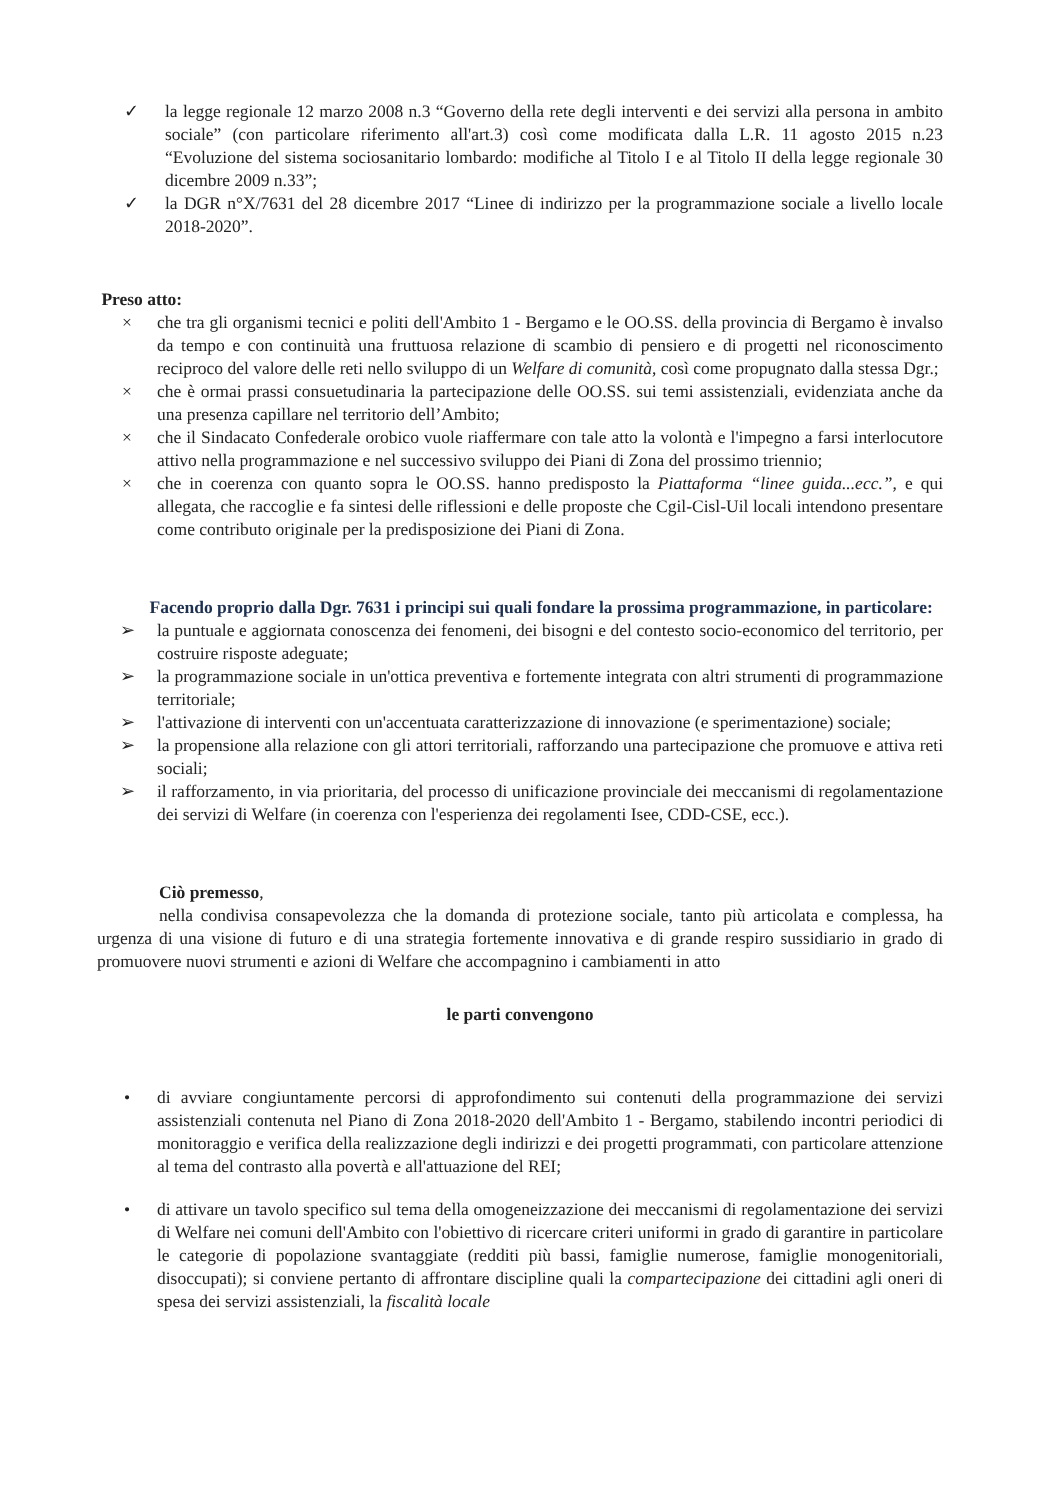✓ la legge regionale 12 marzo 2008 n.3 “Governo della rete degli interventi e dei servizi alla persona in ambito sociale” (con particolare riferimento all'art.3) così come modificata dalla L.R. 11 agosto 2015 n.23 “Evoluzione del sistema sociosanitario lombardo: modifiche al Titolo I e al Titolo II della legge regionale 30 dicembre 2009 n.33”;
✓ la DGR n°X/7631 del 28 dicembre 2017 “Linee di indirizzo per la programmazione sociale a livello locale 2018-2020”.
Preso atto:
× che tra gli organismi tecnici e politi dell'Ambito 1 - Bergamo e le OO.SS. della provincia di Bergamo è invalso da tempo e con continuità una fruttuosa relazione di scambio di pensiero e di progetti nel riconoscimento reciproco del valore delle reti nello sviluppo di un Welfare di comunità, così come propugnato dalla stessa Dgr.;
× che è ormai prassi consuetudinaria la partecipazione delle OO.SS. sui temi assistenziali, evidenziata anche da una presenza capillare nel territorio dell’Ambito;
× che il Sindacato Confederale orobico vuole riaffermare con tale atto la volontà e l'impegno a farsi interlocutore attivo nella programmazione e nel successivo sviluppo dei Piani di Zona del prossimo triennio;
× che in coerenza con quanto sopra le OO.SS. hanno predisposto la Piattaforma “linee guida...ecc.”, e qui allegata, che raccoglie e fa sintesi delle riflessioni e delle proposte che Cgil-Cisl-Uil locali intendono presentare come contributo originale per la predisposizione dei Piani di Zona.
Facendo proprio dalla Dgr. 7631 i principi sui quali fondare la prossima programmazione, in particolare:
➢ la puntuale e aggiornata conoscenza dei fenomeni, dei bisogni e del contesto socio-economico del territorio, per costruire risposte adeguate;
➢ la programmazione sociale in un'ottica preventiva e fortemente integrata con altri strumenti di programmazione territoriale;
➢ l'attivazione di interventi con un'accentuata caratterizzazione di innovazione (e sperimentazione) sociale;
➢ la propensione alla relazione con gli attori territoriali, rafforzando una partecipazione che promuove e attiva reti sociali;
➢ il rafforzamento, in via prioritaria, del processo di unificazione provinciale dei meccanismi di regolamentazione dei servizi di Welfare (in coerenza con l'esperienza dei regolamenti Isee, CDD-CSE, ecc.).
Ciò premesso,
nella condivisa consapevolezza che la domanda di protezione sociale, tanto più articolata e complessa, ha urgenza di una visione di futuro e di una strategia fortemente innovativa e di grande respiro sussidiario in grado di promuovere nuovi strumenti e azioni di Welfare che accompagnino i cambiamenti in atto
le parti convengono
• di avviare congiuntamente percorsi di approfondimento sui contenuti della programmazione dei servizi assistenziali contenuta nel Piano di Zona 2018-2020 dell'Ambito 1 - Bergamo, stabilendo incontri periodici di monitoraggio e verifica della realizzazione degli indirizzi e dei progetti programmati, con particolare attenzione al tema del contrasto alla povertà e all'attuazione del REI;
• di attivare un tavolo specifico sul tema della omogeneizzazione dei meccanismi di regolamentazione dei servizi di Welfare nei comuni dell'Ambito con l'obiettivo di ricercare criteri uniformi in grado di garantire in particolare le categorie di popolazione svantaggiate (redditi più bassi, famiglie numerose, famiglie monogenitoriali, disoccupati); si conviene pertanto di affrontare discipline quali la compartecipazione dei cittadini agli oneri di spesa dei servizi assistenziali, la fiscalità locale